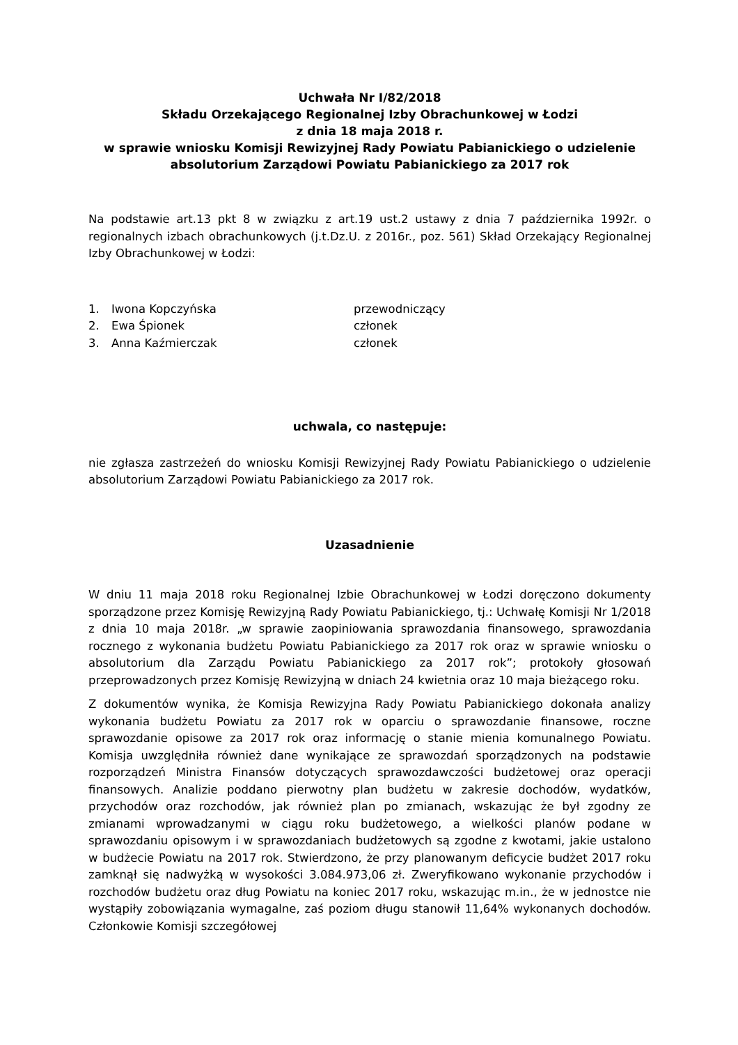Uchwała Nr I/82/2018
Składu Orzekającego Regionalnej Izby Obrachunkowej w Łodzi
z dnia 18 maja 2018 r.
w sprawie wniosku Komisji Rewizyjnej Rady Powiatu Pabianickiego o udzielenie absolutorium Zarządowi Powiatu Pabianickiego za 2017 rok
Na podstawie art.13 pkt 8 w związku z art.19 ust.2 ustawy z dnia 7 października 1992r. o regionalnych izbach obrachunkowych (j.t.Dz.U. z 2016r., poz. 561) Skład Orzekający Regionalnej Izby Obrachunkowej w Łodzi:
1. Iwona Kopczyńska przewodniczący
2. Ewa Śpionek członek
3. Anna Kaźmierczak członek
uchwala, co następuje:
nie zgłasza zastrzeżeń do wniosku Komisji Rewizyjnej Rady Powiatu Pabianickiego o udzielenie absolutorium Zarządowi Powiatu Pabianickiego za 2017 rok.
Uzasadnienie
W dniu 11 maja 2018 roku Regionalnej Izbie Obrachunkowej w Łodzi doręczono dokumenty sporządzone przez Komisję Rewizyjną Rady Powiatu Pabianickiego, tj.: Uchwałę Komisji Nr 1/2018 z dnia 10 maja 2018r. „w sprawie zaopiniowania sprawozdania finansowego, sprawozdania rocznego z wykonania budżetu Powiatu Pabianickiego za 2017 rok oraz w sprawie wniosku o absolutorium dla Zarządu Powiatu Pabianickiego za 2017 rok”; protokoły głosowań przeprowadzonych przez Komisję Rewizyjną w dniach 24 kwietnia oraz 10 maja bieżącego roku.
Z dokumentów wynika, że Komisja Rewizyjna Rady Powiatu Pabianickiego dokonała analizy wykonania budżetu Powiatu za 2017 rok w oparciu o sprawozdanie finansowe, roczne sprawozdanie opisowe za 2017 rok oraz informację o stanie mienia komunalnego Powiatu. Komisja uwzględniła również dane wynikające ze sprawozdań sporządzonych na podstawie rozporządzeń Ministra Finansów dotyczących sprawozdawczości budżetowej oraz operacji finansowych. Analizie poddano pierwotny plan budżetu w zakresie dochodów, wydatków, przychodów oraz rozchodów, jak również plan po zmianach, wskazując że był zgodny ze zmianami wprowadzanymi w ciągu roku budżetowego, a wielkości planów podane w sprawozdaniu opisowym i w sprawozdaniach budżetowych są zgodne z kwotami, jakie ustalono w budżecie Powiatu na 2017 rok. Stwierdzono, że przy planowanym deficycie budżet 2017 roku zamknął się nadwyżką w wysokości 3.084.973,06 zł. Zweryfikowano wykonanie przychodów i rozchodów budżetu oraz dług Powiatu na koniec 2017 roku, wskazując m.in., że w jednostce nie wystąpiły zobowiązania wymagalne, zaś poziom długu stanowił 11,64% wykonanych dochodów. Członkowie Komisji szczegółowej